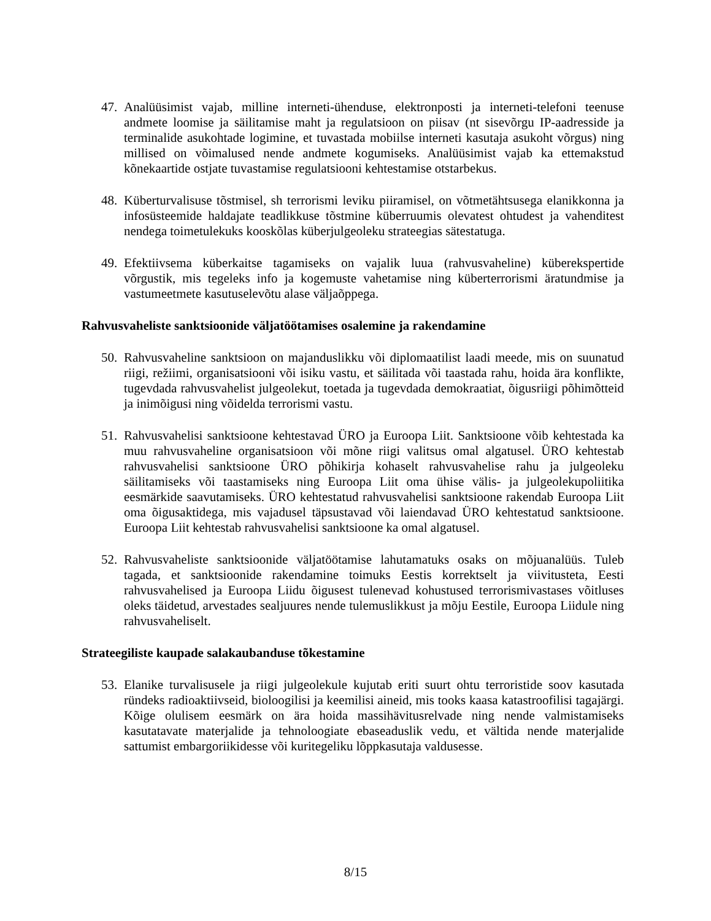47.
Analüüsimist vajab, milline interneti-ühenduse, elektronposti ja interneti-telefoni teenuse andmete loomise ja säilitamise maht ja regulatsioon on piisav (nt sisevõrgu IP-aadresside ja terminalide asukohtade logimine, et tuvastada mobiilse interneti kasutaja asukoht võrgus) ning millised on võimalused nende andmete kogumiseks. Analüüsimist vajab ka ettemakstud kõnekaartide ostjate tuvastamise regulatsiooni kehtestamise otstarbekus.
48.
Küberturvalisuse tõstmisel, sh terrorismi leviku piiramisel, on võtmetähtsusega elanikkonna ja infosüsteemide haldajate teadlikkuse tõstmine küberruumis olevatest ohtudest ja vahenditest nendega toimetulekuks kooskõlas küberjulgeoleku strateegias sätestatuga.
49.
Efektiivsema küberkaitse tagamiseks on vajalik luua (rahvusvaheline) küberekspertide võrgustik, mis tegeleks info ja kogemuste vahetamise ning küberterrorismi äratundmise ja vastumeetmete kasutuselevõtu alase väljaõppega.
Rahvusvaheliste sanktsioonide väljatöötamises osalemine ja rakendamine
50.
Rahvusvaheline sanktsioon on majanduslikku või diplomaatilist laadi meede, mis on suunatud riigi, režiimi, organisatsiooni või isiku vastu, et säilitada või taastada rahu, hoida ära konflikte, tugevdada rahvusvahelist julgeolekut, toetada ja tugevdada demokraatiat, õigusriigi põhimõtteid ja inimõigusi ning võidelda terrorismi vastu.
51.
Rahvusvahelisi sanktsioone kehtestavad ÜRO ja Euroopa Liit. Sanktsioone võib kehtestada ka muu rahvusvaheline organisatsioon või mõne riigi valitsus omal algatusel. ÜRO kehtestab rahvusvahelisi sanktsioone ÜRO põhikirja kohaselt rahvusvahelise rahu ja julgeoleku säilitamiseks või taastamiseks ning Euroopa Liit oma ühise välis- ja julgeolekupoliitika eesmärkide saavutamiseks. ÜRO kehtestatud rahvusvahelisi sanktsioone rakendab Euroopa Liit oma õigusaktidega, mis vajadusel täpsustavad või laiendavad ÜRO kehtestatud sanktsioone. Euroopa Liit kehtestab rahvusvahelisi sanktsioone ka omal algatusel.
52.
Rahvusvaheliste sanktsioonide väljatöötamise lahutamatuks osaks on mõjuanalüüs. Tuleb tagada, et sanktsioonide rakendamine toimuks Eestis korrektselt ja viivitusteta, Eesti rahvusvahelised ja Euroopa Liidu õigusest tulenevad kohustused terrorismivastases võitluses oleks täidetud, arvestades sealjuures nende tulemuslikkust ja mõju Eestile, Euroopa Liidule ning rahvusvaheliselt.
Strateegiliste kaupade salakaubanduse tõkestamine
53.
Elanike turvalisusele ja riigi julgeolekule kujutab eriti suurt ohtu terroristide soov kasutada ründeks radioaktiivseid, bioloogilisi ja keemilisi aineid, mis tooks kaasa katastroofilisi tagajärgi. Kõige olulisem eesmärk on ära hoida massihävitusrelvade ning nende valmistamiseks kasutatavate materjalide ja tehnoloogiate ebaseaduslik vedu, et vältida nende materjalide sattumist embargoriikidesse või kuritegeliku lõppkasutaja valdusesse.
8/15